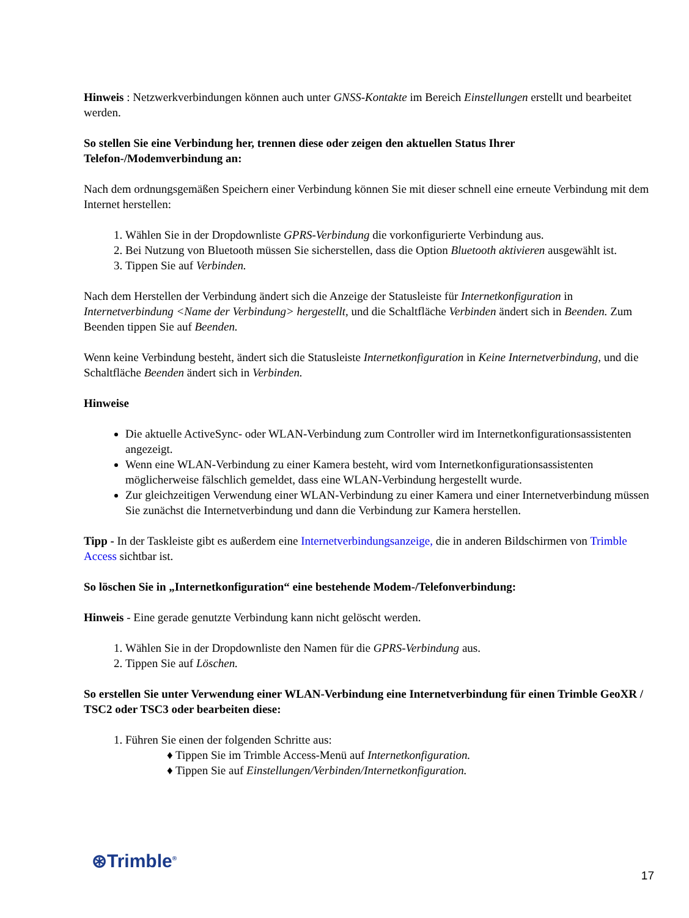Hinweis : Netzwerkverbindungen können auch unter GNSS-Kontakte im Bereich Einstellungen erstellt und bearbeitet werden.
So stellen Sie eine Verbindung her, trennen diese oder zeigen den aktuellen Status Ihrer Telefon-/Modemverbindung an:
Nach dem ordnungsgemäßen Speichern einer Verbindung können Sie mit dieser schnell eine erneute Verbindung mit dem Internet herstellen:
1. Wählen Sie in der Dropdownliste GPRS-Verbindung die vorkonfigurierte Verbindung aus.
2. Bei Nutzung von Bluetooth müssen Sie sicherstellen, dass die Option Bluetooth aktivieren ausgewählt ist.
3. Tippen Sie auf Verbinden.
Nach dem Herstellen der Verbindung ändert sich die Anzeige der Statusleiste für Internetkonfiguration in Internetverbindung <Name der Verbindung> hergestellt, und die Schaltfläche Verbinden ändert sich in Beenden. Zum Beenden tippen Sie auf Beenden.
Wenn keine Verbindung besteht, ändert sich die Statusleiste Internetkonfiguration in Keine Internetverbindung, und die Schaltfläche Beenden ändert sich in Verbinden.
Hinweise
Die aktuelle ActiveSync- oder WLAN-Verbindung zum Controller wird im Internetkonfigurationsassistenten angezeigt.
Wenn eine WLAN-Verbindung zu einer Kamera besteht, wird vom Internetkonfigurationsassistenten möglicherweise fälschlich gemeldet, dass eine WLAN-Verbindung hergestellt wurde.
Zur gleichzeitigen Verwendung einer WLAN-Verbindung zu einer Kamera und einer Internetverbindung müssen Sie zunächst die Internetverbindung und dann die Verbindung zur Kamera herstellen.
Tipp - In der Taskleiste gibt es außerdem eine Internetverbindungsanzeige, die in anderen Bildschirmen von Trimble Access sichtbar ist.
So löschen Sie in „Internetkonfiguration“ eine bestehende Modem-/Telefonverbindung:
Hinweis - Eine gerade genutzte Verbindung kann nicht gelöscht werden.
1. Wählen Sie in der Dropdownliste den Namen für die GPRS-Verbindung aus.
2. Tippen Sie auf Löschen.
So erstellen Sie unter Verwendung einer WLAN-Verbindung eine Internetverbindung für einen Trimble GeoXR / TSC2 oder TSC3 oder bearbeiten diese:
1. Führen Sie einen der folgenden Schritte aus:
♦ Tippen Sie im Trimble Access-Menü auf Internetkonfiguration.
♦ Tippen Sie auf Einstellungen/Verbinden/Internetkonfiguration.
⊛Trimble<sup>®</sup>
17